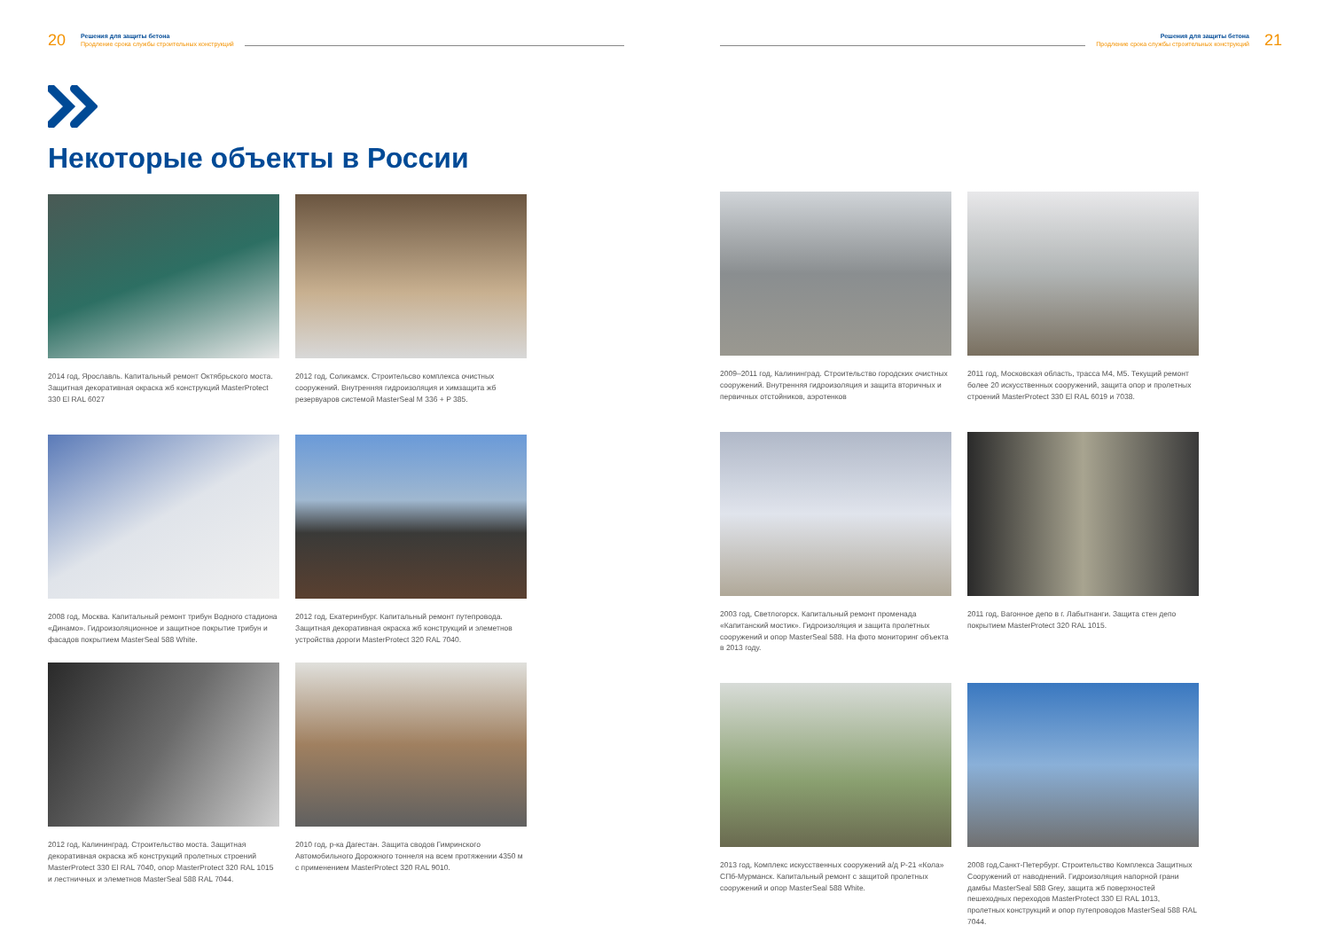20
Решения для защиты бетона
Продление срока службы строительных конструкций
Некоторые объекты в России
2014 год, Ярославль. Капитальный ремонт Октябрьского моста. Защитная декоративная окраска жб конструкций MasterProtect 330 El RAL 6027
2012 год, Соликамск. Строительсво комплекса очистных сооружений. Внутренняя гидроизоляция и химзащита жб резервуаров системой MasterSeal M 336 + P 385.
2008 год, Москва. Капитальный ремонт трибун Водного стадиона «Динамо». Гидроизоляционное и защитное покрытие трибун и фасадов покрытием MasterSeal 588 White.
2012 год, Екатеринбург. Капитальный ремонт путепровода. Защитная декоративная окраска жб конструкций и элеметнов устройства дороги MasterProtect 320 RAL 7040.
2012 год, Калининград. Строительство моста. Защитная декоративная окраска жб конструкций пролетных строений MasterProtect 330 El RAL 7040, опор MasterProtect 320 RAL 1015 и лестничных и элеметнов MasterSeal 588 RAL 7044.
2010 год, р-ка Дагестан. Защита сводов Гимринского Автомобильного Дорожного тоннеля на всем протяжении 4350 м с применением MasterProtect 320 RAL 9010.
Решения для защиты бетона
Продление срока службы строительных конструкций
21
2009–2011 год, Калининград. Строительство городских очистных сооружений. Внутренняя гидроизоляция и защита вторичных и первичных отстойников, аэротенков
2011 год, Московская область, трасса М4, М5. Текущий ремонт более 20 искусственных сооружений, защита опор и пролетных строений MasterProtect 330 El RAL 6019 и 7038.
2003 год, Светлогорск. Капитальный ремонт променада «Капитанский мостик». Гидроизоляция и защита пролетных сооружений и опор MasterSeal 588. На фото мониторинг объекта в 2013 году.
2011 год, Вагонное депо в г. Лабытнанги. Защита стен депо покрытием MasterProtect 320 RAL 1015.
2013 год, Комплекс искусственных сооружений а/д Р-21 «Кола» СПб-Мурманск. Капитальный ремонт с защитой пролетных сооружений и опор MasterSeal 588 White.
2008 год,Санкт-Петербург. Строительство Комплекса Защитных Сооружений от наводнений. Гидроизоляция напорной грани дамбы MasterSeal 588 Grey, защита жб поверхностей пешеходных переходов MasterProtect 330 El RAL 1013, пролетных конструкций и опор путепроводов MasterSeal 588 RAL 7044.